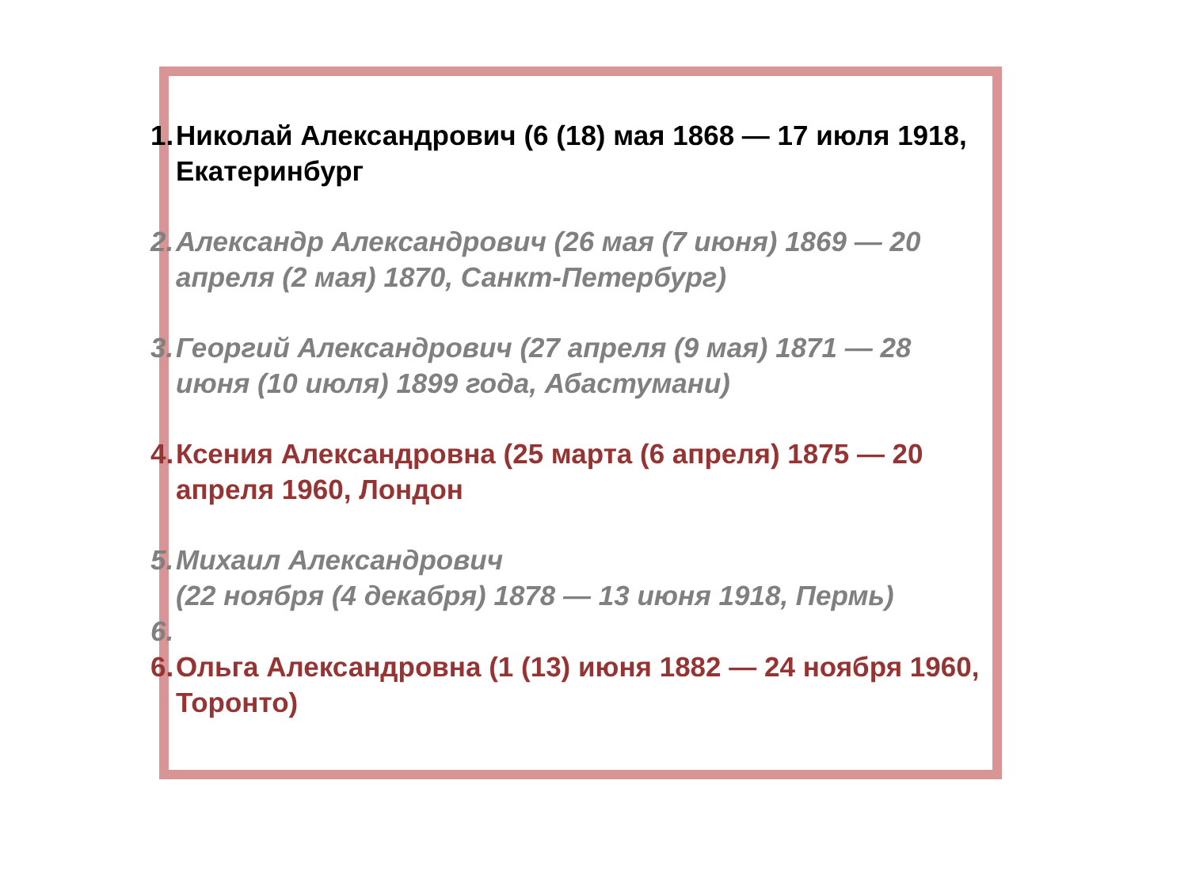1. Николай Александрович (6 (18) мая 1868 — 17 июля 1918, Екатеринбург
2. Александр Александрович (26 мая (7 июня) 1869 — 20 апреля (2 мая) 1870, Санкт-Петербург)
3. Георгий Александрович (27 апреля (9 мая) 1871 — 28 июня (10 июля) 1899 года, Абастумани)
4. Ксения Александровна (25 марта (6 апреля) 1875 — 20 апреля 1960, Лондон
5. Михаил Александрович
(22 ноября (4 декабря) 1878 — 13 июня 1918, Пермь)
6.
6. Ольга Александровна (1 (13) июня 1882 — 24 ноября 1960, Торонто)